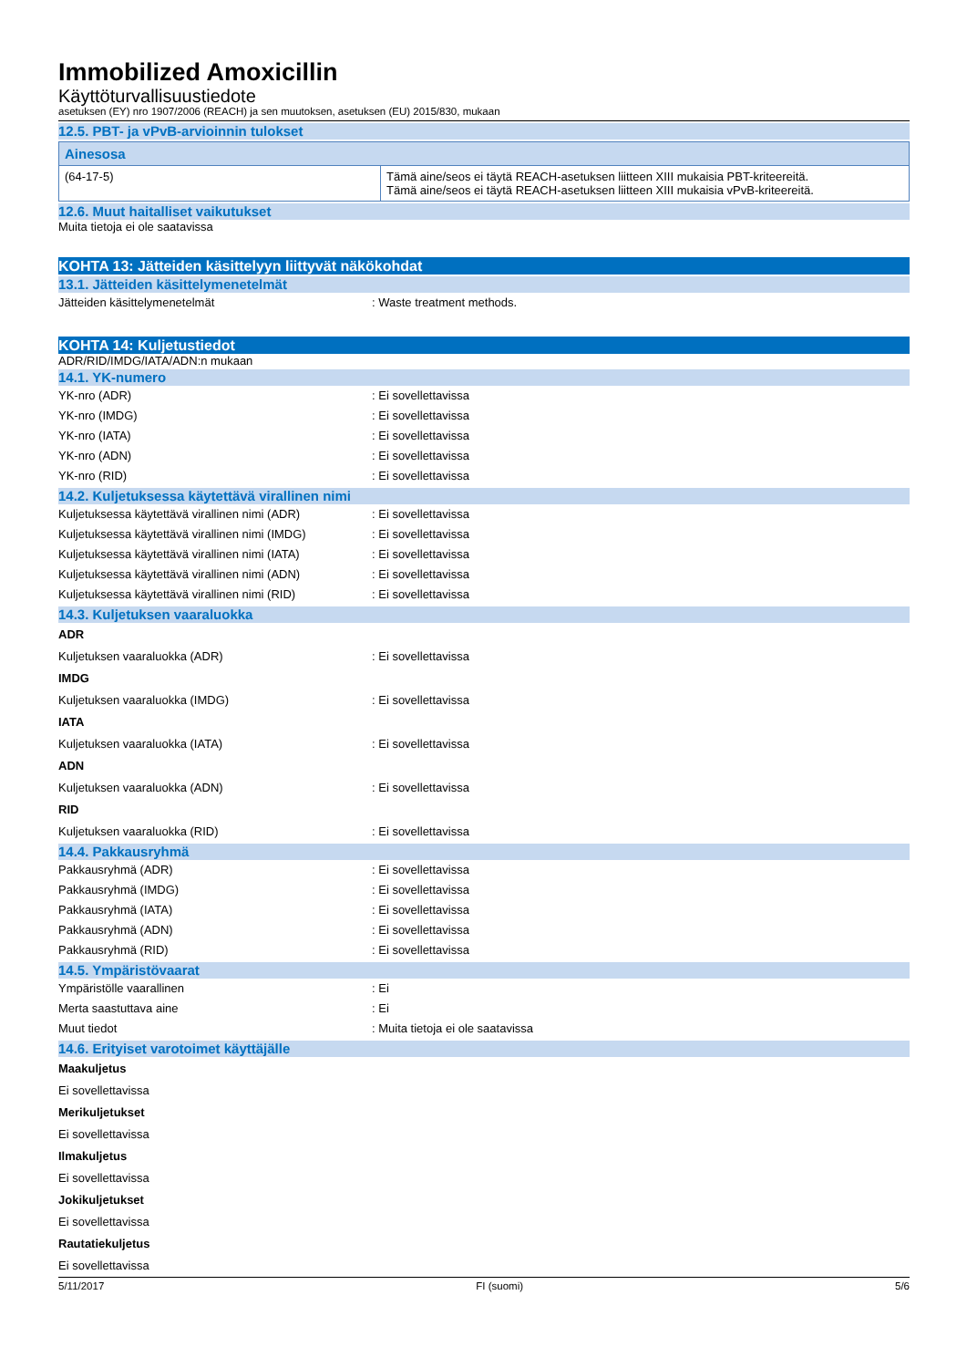Immobilized Amoxicillin
Käyttöturvallisuustiedote
asetuksen (EY) nro 1907/2006 (REACH) ja sen muutoksen, asetuksen (EU) 2015/830, mukaan
12.5. PBT- ja vPvB-arvioinnin tulokset
| Ainesosa | |
| --- | --- |
| (64-17-5) | Tämä aine/seos ei täytä REACH-asetuksen liitteen XIII mukaisia PBT-kriteereitä. Tämä aine/seos ei täytä REACH-asetuksen liitteen XIII mukaisia vPvB-kriteereitä. |
12.6. Muut haitalliset vaikutukset
Muita tietoja ei ole saatavissa
KOHTA 13: Jätteiden käsittelyyn liittyvät näkökohdat
13.1. Jätteiden käsittelymenetelmät
Jätteiden käsittelymenetelmät: Waste treatment methods.
KOHTA 14: Kuljetustiedot
ADR/RID/IMDG/IATA/ADN:n mukaan
14.1. YK-numero
YK-nro (ADR): Ei sovellettavissa
YK-nro (IMDG): Ei sovellettavissa
YK-nro (IATA): Ei sovellettavissa
YK-nro (ADN): Ei sovellettavissa
YK-nro (RID): Ei sovellettavissa
14.2. Kuljetuksessa käytettävä virallinen nimi
Kuljetuksessa käytettävä virallinen nimi (ADR): Ei sovellettavissa
Kuljetuksessa käytettävä virallinen nimi (IMDG): Ei sovellettavissa
Kuljetuksessa käytettävä virallinen nimi (IATA): Ei sovellettavissa
Kuljetuksessa käytettävä virallinen nimi (ADN): Ei sovellettavissa
Kuljetuksessa käytettävä virallinen nimi (RID): Ei sovellettavissa
14.3. Kuljetuksen vaaraluokka
ADR
Kuljetuksen vaaraluokka (ADR): Ei sovellettavissa
IMDG
Kuljetuksen vaaraluokka (IMDG): Ei sovellettavissa
IATA
Kuljetuksen vaaraluokka (IATA): Ei sovellettavissa
ADN
Kuljetuksen vaaraluokka (ADN): Ei sovellettavissa
RID
Kuljetuksen vaaraluokka (RID): Ei sovellettavissa
14.4. Pakkausryhmä
Pakkausryhmä (ADR): Ei sovellettavissa
Pakkausryhmä (IMDG): Ei sovellettavissa
Pakkausryhmä (IATA): Ei sovellettavissa
Pakkausryhmä (ADN): Ei sovellettavissa
Pakkausryhmä (RID): Ei sovellettavissa
14.5. Ympäristövaarat
Ympäristölle vaarallinen: Ei
Merta saastuttava aine: Ei
Muut tiedot: Muita tietoja ei ole saatavissa
14.6. Erityiset varotoimet käyttäjälle
Maakuljetus
Ei sovellettavissa
Merikuljetukset
Ei sovellettavissa
Ilmakuljetus
Ei sovellettavissa
Jokikuljetukset
Ei sovellettavissa
Rautatiekuljetus
Ei sovellettavissa
5/11/2017 FI (suomi) 5/6